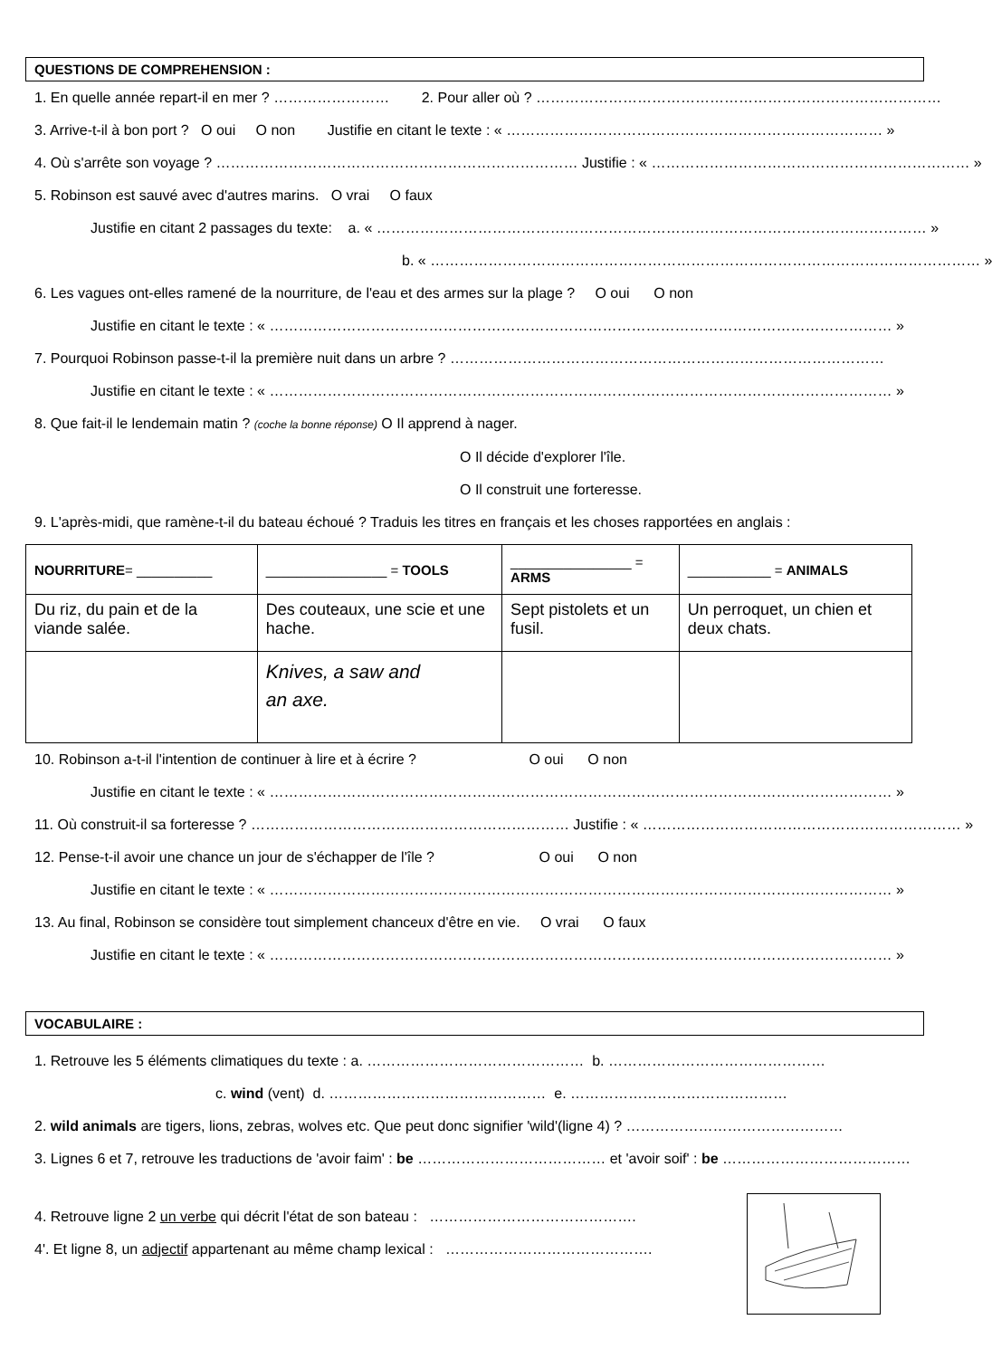QUESTIONS DE COMPREHENSION :
1. En quelle année repart-il en mer ? …………………… 2. Pour aller où ? …………………………………………………………………………
3. Arrive-t-il à bon port ? O oui O non Justifie en citant le texte : « …………………………………………………………………… »
4. Où s'arrête son voyage ? ………………………………………………………………… Justifie : « ………………………………………………………… »
5. Robinson est sauvé avec d'autres marins. O vrai O faux
Justifie en citant 2 passages du texte: a. « …………………………………………………………………………………………………… »
b. « …………………………………………………………………………………………………… »
6. Les vagues ont-elles ramené de la nourriture, de l'eau et des armes sur la plage ? O oui O non
Justifie en citant le texte : « ………………………………………………………………………………………………………………… »
7. Pourquoi Robinson passe-t-il la première nuit dans un arbre ? ………………………………………………………………………………
Justifie en citant le texte : « ………………………………………………………………………………………………………………… »
8. Que fait-il le lendemain matin ? (coche la bonne réponse) O Il apprend à nager.
O Il décide d'explorer l'île.
O Il construit une forteresse.
9. L'après-midi, que ramène-t-il du bateau échoué ? Traduis les titres en français et les choses rapportées en anglais :
| NOURRITURE = __________ | ________________ = TOOLS | ________________ = ARMS | ___________ = ANIMALS |
| --- | --- | --- | --- |
| Du riz, du pain et de la viande salée. | Des couteaux, une scie et une hache. | Sept pistolets et un fusil. | Un perroquet, un chien et deux chats. |
| | Knives, a saw and an axe. | | |
10. Robinson a-t-il l'intention de continuer à lire et à écrire ? O oui O non
Justifie en citant le texte : « ………………………………………………………………………………………………………………… »
11. Où construit-il sa forteresse ? ………………………………………………………… Justifie : « ………………………………………………………… »
12. Pense-t-il avoir une chance un jour de s'échapper de l'île ? O oui O non
Justifie en citant le texte : « ………………………………………………………………………………………………………………… »
13. Au final, Robinson se considère tout simplement chanceux d'être en vie. O vrai O faux
Justifie en citant le texte : « ………………………………………………………………………………………………………………… »
VOCABULAIRE :
1. Retrouve les 5 éléments climatiques du texte : a. ……………………………………… b. ………………………………………
c. wind (vent) d. ……………………………………… e. ………………………………………
2. wild animals are tigers, lions, zebras, wolves etc. Que peut donc signifier 'wild'(ligne 4) ? ………………………………………
3. Lignes 6 et 7, retrouve les traductions de 'avoir faim' : be ………………………………… et 'avoir soif' : be …………………………………
4. Retrouve ligne 2 un verbe qui décrit l'état de son bateau : …………………………………….
4'. Et ligne 8, un adjectif appartenant au même champ lexical : …………………………………….